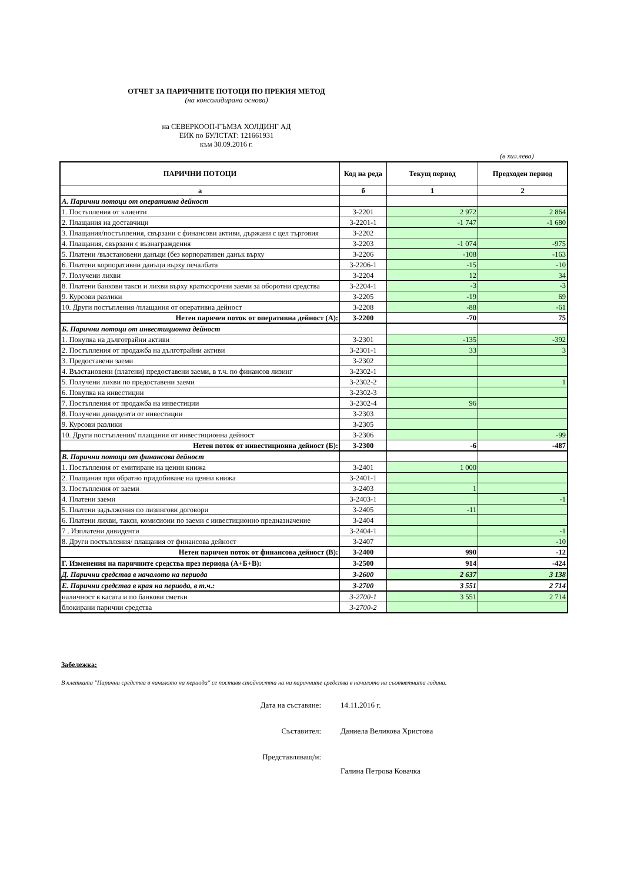ОТЧЕТ ЗА ПАРИЧНИТЕ ПОТОЦИ ПО ПРЕКИЯ МЕТОД
(на консолидирана основа)
на СЕВЕРКООП-ГЪМЗА ХОЛДИНГ АД
ЕИК по БУЛСТАТ: 121661931
към 30.09.2016 г.
(в хил.лева)
| ПАРИЧНИ ПОТОЦИ | Код на реда | Текущ период | Предходен период |
| --- | --- | --- | --- |
| а | б | 1 | 2 |
| А. Парични потоци от оперативна дейност | | | |
| 1. Постъпления от клиенти | 3-2201 | 2 972 | 2 864 |
| 2. Плащания на доставчици | 3-2201-1 | -1 747 | -1 680 |
| 3. Плащания/постъпления, свързани с финансови активи, държани с цел търговия | 3-2202 | | |
| 4. Плащания, свързани с възнаграждения | 3-2203 | -1 074 | -975 |
| 5. Платени /възстановени данъци (без корпоративен данък върху | 3-2206 | -108 | -163 |
| 6. Платени корпоративни данъци върху печалбата | 3-2206-1 | -15 | -10 |
| 7. Получени лихви | 3-2204 | 12 | 34 |
| 8. Платени банкови такси и лихви върху краткосрочни заеми за оборотни средства | 3-2204-1 | -3 | -3 |
| 9. Курсови разлики | 3-2205 | -19 | 69 |
| 10. Други постъпления /плащания от оперативна дейност | 3-2208 | -88 | -61 |
| Нетен паричен поток от оперативна дейност (А): | 3-2200 | -70 | 75 |
| Б. Парични потоци от инвестиционна дейност | | | |
| 1. Покупка на дълготрайни активи | 3-2301 | -135 | -392 |
| 2. Постъпления от продажба на дълготрайни активи | 3-2301-1 | 33 | 3 |
| 3. Предоставени заеми | 3-2302 | | |
| 4. Възстановени (платени) предоставени заеми, в т.ч. по финансов лизинг | 3-2302-1 | | |
| 5. Получени лихви по предоставени заеми | 3-2302-2 | | 1 |
| 6. Покупка на инвестиции | 3-2302-3 | | |
| 7. Постъпления от продажба на инвестиции | 3-2302-4 | 96 | |
| 8. Получени дивиденти от инвестиции | 3-2303 | | |
| 9. Курсови разлики | 3-2305 | | |
| 10. Други постъпления/ плащания от инвестиционна дейност | 3-2306 | | -99 |
| Нетен поток от инвестиционна дейност (Б): | 3-2300 | -6 | -487 |
| В. Парични потоци от финансова дейност | | | |
| 1. Постъпления от емитиране на ценни книжа | 3-2401 | 1 000 | |
| 2. Плащания при обратно придобиване на ценни книжа | 3-2401-1 | | |
| 3. Постъпления от заеми | 3-2403 | 1 | |
| 4. Платени заеми | 3-2403-1 | | -1 |
| 5. Платени задължения по лизингови договори | 3-2405 | -11 | |
| 6. Платени лихви, такси, комисиони по заеми с инвестиционно предназначение | 3-2404 | | |
| 7 . Изплатени дивиденти | 3-2404-1 | | -1 |
| 8. Други постъпления/ плащания от финансова дейност | 3-2407 | | -10 |
| Нетен паричен поток от финансова дейност (В): | 3-2400 | 990 | -12 |
| Г. Изменения на паричните средства през периода (А+Б+В): | 3-2500 | 914 | -424 |
| Д. Парични средства в началото на периода | 3-2600 | 2 637 | 3 138 |
| Е. Парични средства в края на периода, в т.ч.: | 3-2700 | 3 551 | 2 714 |
| наличност в касата и по банкови сметки | 3-2700-1 | 3 551 | 2 714 |
| блокирани парични средства | 3-2700-2 | | |
Забележка:
В клетката "Парични средства в началото на периода" се поставя стойността на на паричните средства в началото на съответната година.
Дата на съставяне: 14.11.2016 г.
Съставител: Даниела Великова Христова
Представляващ/и:
Галина Петрова Ковачка